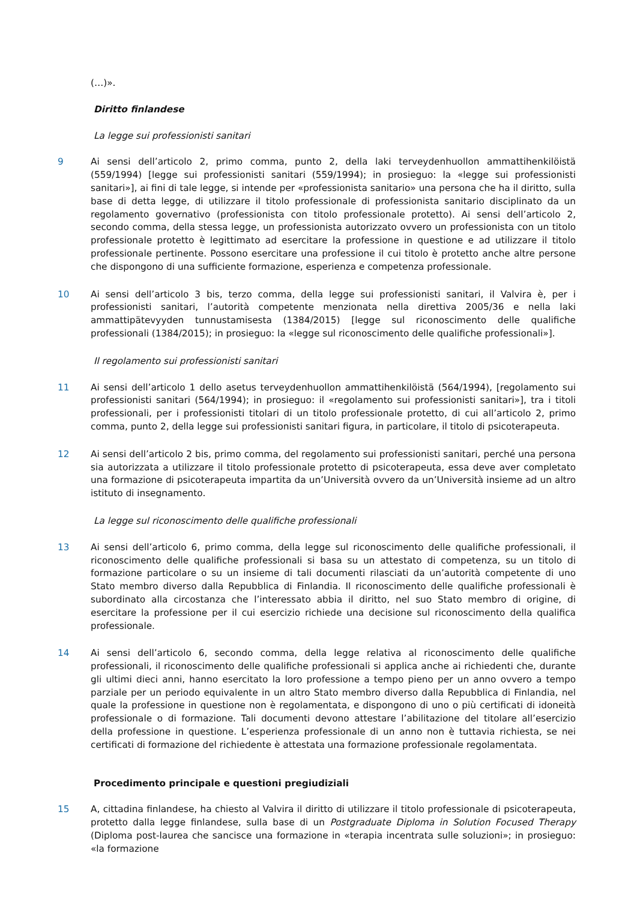(…)».
Diritto finlandese
La legge sui professionisti sanitari
9 Ai sensi dell’articolo 2, primo comma, punto 2, della laki terveydenhuollon ammattihenkilöistä (559/1994) [legge sui professionisti sanitari (559/1994); in prosieguo: la «legge sui professionisti sanitari»], ai fini di tale legge, si intende per «professionista sanitario» una persona che ha il diritto, sulla base di detta legge, di utilizzare il titolo professionale di professionista sanitario disciplinato da un regolamento governativo (professionista con titolo professionale protetto). Ai sensi dell’articolo 2, secondo comma, della stessa legge, un professionista autorizzato ovvero un professionista con un titolo professionale protetto è legittimato ad esercitare la professione in questione e ad utilizzare il titolo professionale pertinente. Possono esercitare una professione il cui titolo è protetto anche altre persone che dispongono di una sufficiente formazione, esperienza e competenza professionale.
10 Ai sensi dell’articolo 3 bis, terzo comma, della legge sui professionisti sanitari, il Valvira è, per i professionisti sanitari, l’autorità competente menzionata nella direttiva 2005/36 e nella laki ammattipätevyyden tunnustamisesta (1384/2015) [legge sul riconoscimento delle qualifiche professionali (1384/2015); in prosieguo: la «legge sul riconoscimento delle qualifiche professionali»].
Il regolamento sui professionisti sanitari
11 Ai sensi dell’articolo 1 dello asetus terveydenhuollon ammattihenkilöistä (564/1994), [regolamento sui professionisti sanitari (564/1994); in prosieguo: il «regolamento sui professionisti sanitari»], tra i titoli professionali, per i professionisti titolari di un titolo professionale protetto, di cui all’articolo 2, primo comma, punto 2, della legge sui professionisti sanitari figura, in particolare, il titolo di psicoterapeuta.
12 Ai sensi dell’articolo 2 bis, primo comma, del regolamento sui professionisti sanitari, perché una persona sia autorizzata a utilizzare il titolo professionale protetto di psicoterapeuta, essa deve aver completato una formazione di psicoterapeuta impartita da un’Università ovvero da un’Università insieme ad un altro istituto di insegnamento.
La legge sul riconoscimento delle qualifiche professionali
13 Ai sensi dell’articolo 6, primo comma, della legge sul riconoscimento delle qualifiche professionali, il riconoscimento delle qualifiche professionali si basa su un attestato di competenza, su un titolo di formazione particolare o su un insieme di tali documenti rilasciati da un’autorità competente di uno Stato membro diverso dalla Repubblica di Finlandia. Il riconoscimento delle qualifiche professionali è subordinato alla circostanza che l’interessato abbia il diritto, nel suo Stato membro di origine, di esercitare la professione per il cui esercizio richiede una decisione sul riconoscimento della qualifica professionale.
14 Ai sensi dell’articolo 6, secondo comma, della legge relativa al riconoscimento delle qualifiche professionali, il riconoscimento delle qualifiche professionali si applica anche ai richiedenti che, durante gli ultimi dieci anni, hanno esercitato la loro professione a tempo pieno per un anno ovvero a tempo parziale per un periodo equivalente in un altro Stato membro diverso dalla Repubblica di Finlandia, nel quale la professione in questione non è regolamentata, e dispongono di uno o più certificati di idoneità professionale o di formazione. Tali documenti devono attestare l’abilitazione del titolare all’esercizio della professione in questione. L’esperienza professionale di un anno non è tuttavia richiesta, se nei certificati di formazione del richiedente è attestata una formazione professionale regolamentata.
Procedimento principale e questioni pregiudiziali
15 A, cittadina finlandese, ha chiesto al Valvira il diritto di utilizzare il titolo professionale di psicoterapeuta, protetto dalla legge finlandese, sulla base di un Postgraduate Diploma in Solution Focused Therapy (Diploma post-laurea che sancisce una formazione in «terapia incentrata sulle soluzioni»; in prosieguo: «la formazione